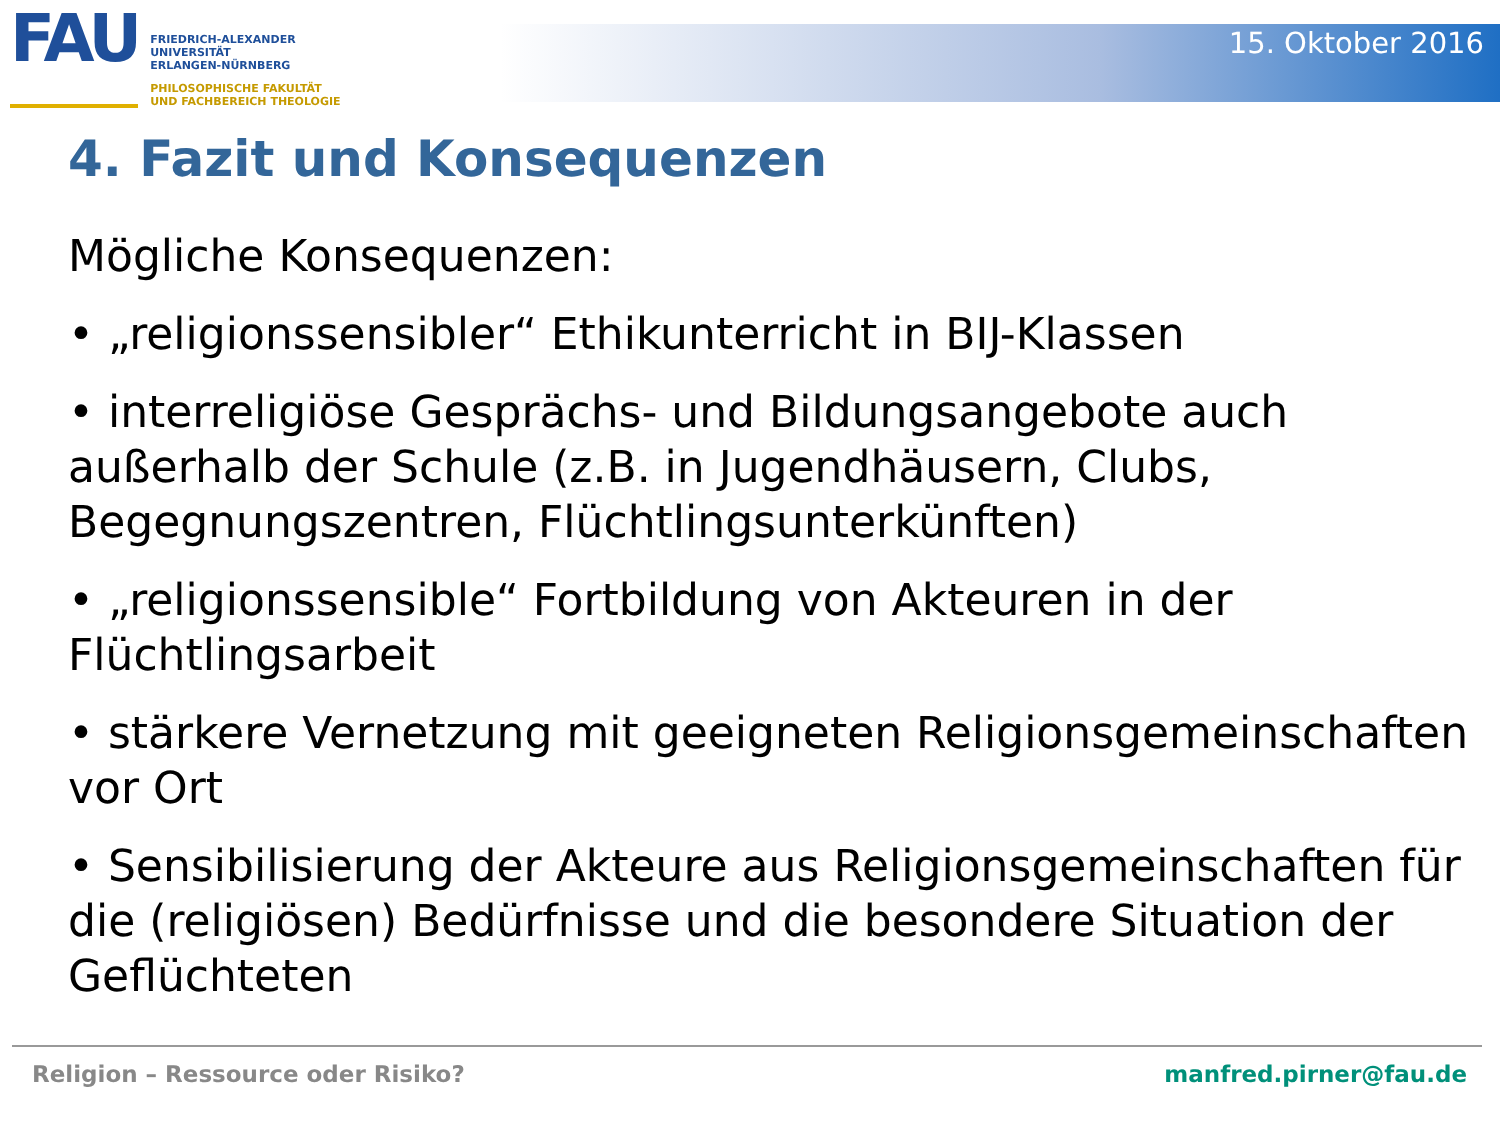FAU
FRIEDRICH-ALEXANDER
UNIVERSITÄT
ERLANGEN-NÜRNBERG
PHILOSOPHISCHE FAKULTÄT
UND FACHBEREICH THEOLOGIE
15. Oktober 2016
4. Fazit und Konsequenzen
Mögliche Konsequenzen:
• „religionssensibler“ Ethikunterricht in BIJ-Klassen
• interreligiöse Gesprächs- und Bildungsangebote auch außerhalb der Schule (z.B. in Jugendhäusern, Clubs, Begegnungszentren, Flüchtlingsunterkünften)
• „religionssensible“ Fortbildung von Akteuren in der Flüchtlingsarbeit
• stärkere Vernetzung mit geeigneten Religionsgemeinschaften vor Ort
• Sensibilisierung der Akteure aus Religionsgemeinschaften für die (religiösen) Bedürfnisse und die besondere Situation der Geflüchteten
Religion – Ressource oder Risiko? manfred.pirner@fau.de